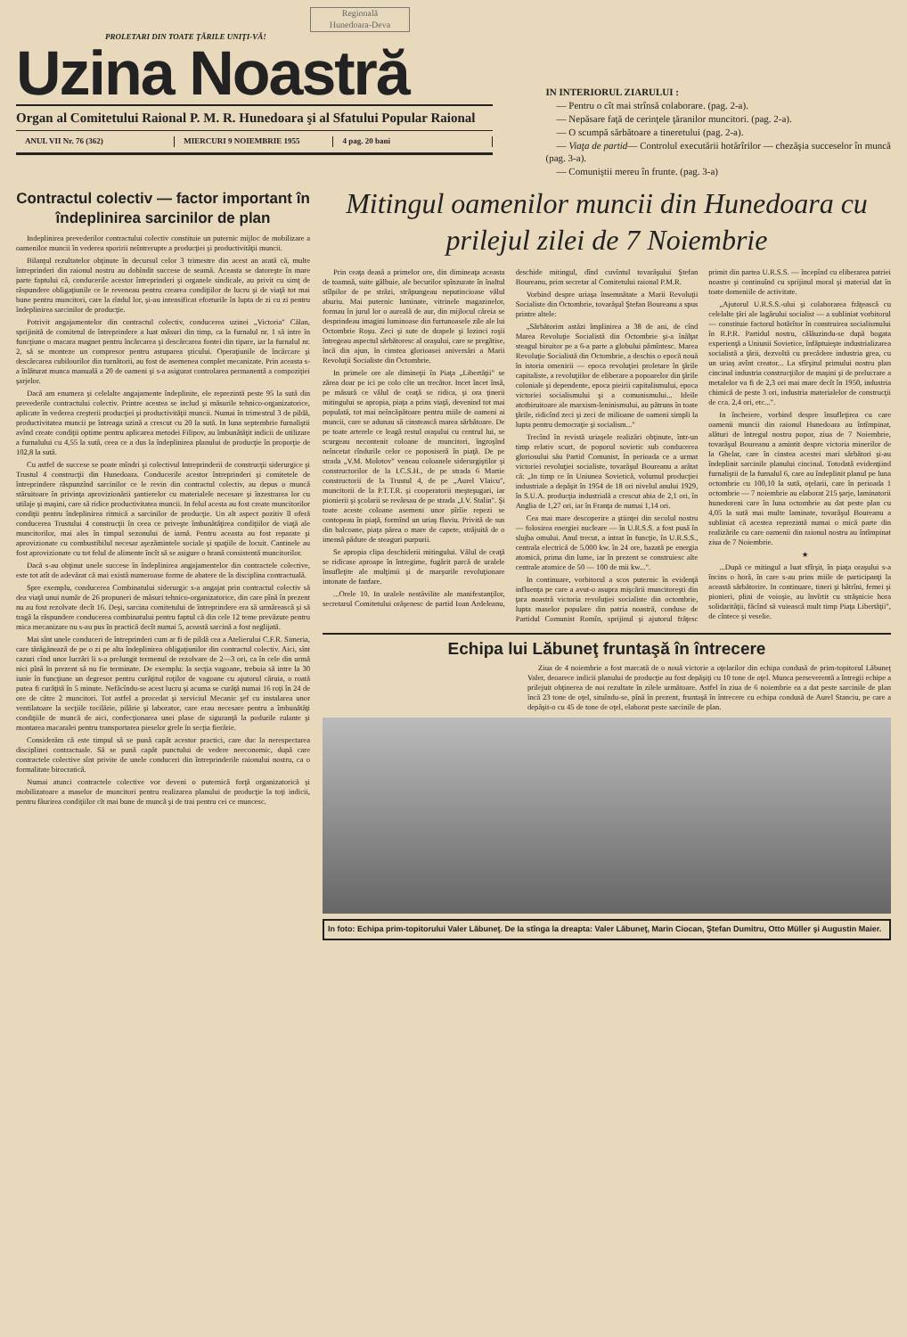Regională
Hunedoara-Deva
PROLETARI DIN TOATE ŢĂRILE UNIŢI-VĂ!
Uzina Noastră
Organ al Comitetului Raional P. M. R. Hunedoara şi al Sfatului Popular Raional
ANUL VII Nr. 76 (362) MIERCURI 9 NOIEMBRIE 1955 4 pag. 20 bani
IN INTERIORUL ZIARULUI :
— Pentru o cît mai strînsă colaborare. (pag. 2-a).
— Nepăsare faţă de cerinţele ţăranilor muncitori. (pag. 2-a).
— O scumpă sărbătoare a tineretului (pag. 2-a).
— Viaţa de partid— Controlul executării hotărîrilor — chezăşia succeselor în muncă (pag. 3-a).
— Comuniştii mereu în frunte. (pag. 3-a)
Contractul colectiv — factor important în îndeplinirea sarcinilor de plan
Indeplinirea prevederilor contractului colectiv constituie un puternic mijloc de mobilizare a oamenilor muncii în vederea sporirii neîntrerupte a producţiei şi productivităţii muncii.
Bilanţul rezultatelor obţinute în decursul celor 3 trimestre din acest an arată că, multe întreprinderi din raionul nostru au dobîndit succese de seamă. Aceasta se datoreşte în mare parte faptului că, conducerile acestor întreprinderi şi organele sindicale, au privit cu simţ de răspundere obligaţiunile ce le reveneau pentru crearea condiţiilor de lucru şi de viaţă tot mai bune pentru muncitori, care la rîndul lor, şi-au intensificat eforturile în lupta de zi cu zi pentru îndeplinirea sarcinilor de producţie.
Potrivit angajamentelor din contractul colectiv, conducerea uzinei „Victoria" Călan, sprijinită de comitetul de întreprindere a luat măsuri din timp, ca la furnalul nr. 1 să intre în funcţiune o macara magnet pentru încărcarea şi descărcarea fontei din tipare, iar la furnalul nr. 2, să se monteze un compresor pentru astuparea şticului. Operaţiunile de încărcare şi descărcarea cubilourilor din turnătorii, au fost de asemenea complet mecanizate. Prin aceasta s-a înlăturat munca manuală a 20 de oameni şi s-a asigurat controlarea permanentă a compoziţiei şarjelor.
Dacă am enumera şi celelalte angajamente îndeplinite, ele reprezintă peste 95 la sută din prevederile contractului colectiv. Printre acestea se includ şi măsurile tehnico-organizatorice, aplicate în vederea creşterii producţiei şi productivităţii muncii. Numai în trimestrul 3 de pildă, productivitatea muncii pe întreaga uzină a crescut cu 20 la sută. In luna septembrie furnaliştii avînd create condiţii optime pentru aplicarea metodei Filipov, au îmbunătăţit indicii de utilizare a furnalului cu 4,55 la sută, ceea ce a dus la îndeplinirea planului de producţie în proporţie de 102,8 la sută.
Cu astfel de succese se poate mîndri şi colectivul Intreprinderii de construcţii siderurgice şi Trustul 4 construcţii din Hunedoara. Conducerile acestor întreprinderi şi comitetele de întreprindere răspunzînd sarcinilor ce le revin din contractul colectiv, au depus o muncă stăruitoare în privinţa aprovizionării şantierelor cu materialele necesare şi înzestrarea lor cu utilaje şi maşini, care să ridice productivitatea muncii. In felul acesta au fost create muncitorilor condiţii pentru îndeplinirea ritmică a sarcinilor de producţie. Un alt aspect pozitiv îl oferă conducerea Trustului 4 construcţii în ceea ce priveşte îmbunătăţirea condiţiilor de viaţă ale muncitorilor, mai ales în timpul sezonului de iarnă. Pentru aceasta au fost reparate şi aprovizionate cu combustibilul necesar aşezămintele sociale şi spaţiile de locuit. Cantinele au fost aprovizionate cu tot felul de alimente încît să se asigure o hrană consistentă muncitorilor.
Dacă s-au obţinut unele succese în îndeplinirea angajamentelor din contractele colective, este tot atît de adevărat că mai există numeroase forme de abatere de la disciplina contractuală.
Spre exemplu, conducerea Combinatului siderurgic s-a angajat prin contractul colectiv să dea viaţă unui număr de 26 propuneri de măsuri tehnico-organizatorice, din care pînă în prezent nu au fost rezolvate decît 16. Deşi, sarcina comitetului de întreprindere era să urmărească şi să tragă la răspundere conducerea combinatului pentru faptul că din cele 12 teme prevăzute pentru mica mecanizare nu s-au pus în practică decît numai 5, această sarcină a fost neglijată.
Mai sînt unele conduceri de întreprinderi cum ar fi de pildă cea a Atelierului C.F.R. Simeria, care tărăgănează de pe o zi pe alta îndeplinirea obligaţiunilor din contractul colectiv. Aici, sînt cazuri cînd unor lucrări li s-a prelungit termenul de rezolvare de 2—3 ori, ca în cele din urmă nici pînă în prezent să nu fie terminate. De exemplu: la secţia vagoane, trebuia să intre la 30 iunie în funcţiune un degresor pentru curăţitul roţilor de vagoane cu ajutorul căruia, o roată putea fi curăţită în 5 minute. Nefăcîndu-se acest lucru şi acuma se curăţă numai 16 roţi în 24 de ore de către 2 muncitori. Tot astfel a procedat şi serviciul Mecanic şef cu instalarea unor ventilatoare la secţiile tocilărie, pilărie şi laborator, care erau necesare pentru a îmbunătăţi condiţiile de muncă de aici, confecţionarea unei plase de siguranţă la podurile rulante şi montarea macaralei pentru transportarea pieselor grele în secţia fierărie.
Considerăm că este timpul să se pună capăt acestor practici, care duc la nerespectarea disciplinei contractuale. Să se pună capăt punctului de vedere neeconomic, după care contractele colective sînt privite de unele conduceri din întreprinderile raionului nostru, ca o formalitate birocratică.
Numai atunci contractele colective vor deveni o puternică forţă organizatorică şi mobilizatoare a maselor de muncitori pentru realizarea planului de producţie la toţi indicii, pentru făurirea condiţiilor cît mai bune de muncă şi de trai pentru cei ce muncesc.
Mitingul oamenilor muncii din Hunedoara cu prilejul zilei de 7 Noiembrie
Prin ceaţa deasă a primelor ore, din dimineaţa aceasta de toamnă, suite gălbuie, ale becurilor spînzurate în înaltul stîlpilor de pe străzi, străpungeau neputincioase vălul aburiu. Mai puternic luminate, vitrinele magazinelor, formau în jurul lor o aureală de aur, din mijlocul căreia se desprindeau imagini luminoase din furtunoasele zile ale lui Octombrie Roşu. Zeci şi sute de drapele şi lozinci roşii întregeau aspectul sărbătoresc al oraşului, care se pregătise, încă din ajun, în cinstea glorioasei aniversări a Marii Revoluţii Socialiste din Octombrie.
In primele ore ale dimineţii în Piaţa „Libertăţii" se zărea doar pe ici pe colo cîte un trecător. Incet încet însă, pe măsură ce vălul de ceaţă se ridica, şi ora ţinerii mitingului se apropia, piaţa a prins viaţă, devenind tot mai populată, tot mai neîncăpătoare pentru miile de oameni ai muncii, care se adunau să cinstească marea sărbătoare. De pe toate arterele ce leagă restul oraşului cu centrul lui, se scurgeau necontenit coloane de muncitori, îngroşînd neîncetat rîndurile celor ce poposiseră în piaţă. De pe strada „V.M. Molotov" veneau coloanele siderurgiştilor şi constructorilor de la I.C.S.H., de pe strada 6 Martie constructorii de la Trustul 4, de pe „Aurel Vlaicu", muncitorii de la P.T.T.R. şi cooperatorii meşteşugari, iar pionierii şi şcolarii se revărsau de pe strada „I.V. Stalin". Şi toate aceste coloane asemeni unor pîrîie repezi se contopeau în piaţă, formînd un uriaş fluviu. Privită de sus din balcoane, piaţa părea o mare de capete, străjuită de o imensă pădure de steaguri purpurii.
Se apropia clipa deschiderii mitingului. Vălul de ceaţă se ridicase aproape în întregime, fugărit parcă de uralele însufleţite ale mulţimii şi de marşurile revoluţionare intonate de fanfare.
...Orele 10. In uralele nestăvilite ale manifestanţilor, secretarul Comitetului orăşenesc de partid Ioan Ardeleanu, deschide mitingul, dînd cuvîntul tovarăşului Ştefan Boureanu, prim secretar al Comitetului raional P.M.R.
Vorbind despre uriaşa însemnătate a Marii Revoluţii Socialiste din Octombrie, tovarăşul Ştefan Boureanu a spus printre altele:
„Sărbătorim astăzi împlinirea a 38 de ani, de cînd Marea Revoluţie Socialistă din Octombrie şi-a înălţat steagul biruitor pe a 6-a parte a globului pămîntesc. Marea Revoluţie Socialistă din Octombrie, a deschis o epocă nouă în istoria omenirii — epoca revoluţiei proletare în ţările capitaliste, a revoluţiilor de eliberare a popoarelor din ţările coloniale şi dependente, epoca pieirii capitalismului, epoca victoriei socialismului şi a comunismului... Ideile atotbiruitoare ale marxism-leninismului, au pătruns în toate ţările, ridicînd zeci şi zeci de milioane de oameni simpli la lupta pentru democraţie şi socialism..."
Trecînd în revistă uriaşele realizări obţinute, într-un timp relativ scurt, de poporul sovietic sub conducerea gloriosului său Partid Comunist, în perioada ce a urmat victoriei revoluţiei socialiste, tovarăşul Boureanu a arătat că: „In timp ce în Uniunea Sovietică, volumul producţiei industriale a depăşit în 1954 de 18 ori nivelul anului 1929, în S.U.A. producţia industrială a crescut abia de 2,1 ori, în Anglia de 1,27 ori, iar în Franţa de numai 1,14 ori.
Cea mai mare descoperire a ştiinţei din secolul nostru — folosirea energiei nucleare — în U.R.S.S. a fost pusă în slujba omului. Anul trecut, a intrat în funcţie, în U.R.S.S., centrala electrică de 5.000 kw. în 24 ore, bazată pe energia atomică, prima din lume, iar în prezent se construiesc alte centrale atomice de 50 — 100 de mii kw...".
In continuare, vorbitorul a scos puternic în evidenţă influenţa pe care a avut-o asupra mişcării muncitoreşti din ţara noastră victoria revoluţiei socialiste din octombrie, lupta maselor populare din patria noastră, conduse de Partidul Comunist Romîn, sprijinul şi ajutorul frăţesc primit din partea U.R.S.S. — începînd cu eliberarea patriei noastre şi continuînd cu sprijinul moral şi material dat în toate domeniile de activitate.
„Ajutorul U.R.S.S.-ului şi colaborarea frăţească cu celelalte ţări ale lagărului socialist — a subliniat vorbitorul — constituie factorul hotărîtor în construirea socialismului în R.P.R. Partidul nostru, călăuzindu-se după bogata experienţă a Uniunii Sovietice, înfăptuieşte industrializarea socialistă a ţării, dezvoltă cu precădere industria grea, cu un uriaş avînt creator... La sfîrşitul primului nostru plan cincinal industria construcţiilor de maşini şi de prelucrare a metalelor va fi de 2,3 ori mai mare decît în 1950, industria chimică de peste 3 ori, industria materialelor de construcţii de cca. 2,4 ori, etc...".
In încheiere, vorbind despre însufleţirea cu care oamenii muncii din raionul Hunedoara au întîmpinat, alături de întregul nostru popor, ziua de 7 Noiembrie, tovarăşul Boureanu a amintit despre victoria minerilor de la Ghelar, care în cinstea acestei mari sărbători şi-au îndeplinit sarcinile planului cincinal. Totodată evidenţiind furnaliştii de la furnalul 6, care au îndeplinit planul pe luna octombrie cu 100,10 la sută, oţelarii, care în perioada 1 octombrie — 7 noiembrie au elaborat 215 şarje, laminatorii hunedoreni care în luna octombrie au dat peste plan cu 4,05 la sută mai multe laminate, tovarăşul Boureanu a subliniat că acestea reprezintă numai o mică parte din realizările cu care oamenii din raionul nostru au întîmpinat ziua de 7 Noiembrie.
★
...După ce mitingul a luat sfîrşit, în piaţa oraşului s-a încins o horă, în care s-au prins miile de participanţi la această sărbătorire. In continuare, tineri şi bătrîni, femei şi pionieri, plini de voioşie, au învîrtit cu străşnicie hora solidarităţii, făcînd să vuiească mult timp Piaţa Libertăţii", de cîntece şi veselie.
Echipa lui Lăbuneţ fruntaşă în întrecere
Ziua de 4 noiembrie a fost marcată de o nouă victorie a oţelarilor din echipa condusă de prim-topitorul Lăbuneţ Valer, deoarece indicii planului de producţie au fost depăşiţi cu 10 tone de oţel. Munca perseverentă a întregii echipe a prilejuit obţinerea de noi rezultate în zilele următoare. Astfel în ziua de 6 noiembrie ea a dat peste sarcinile de plan încă 23 tone de oţel, situîndu-se, pînă în prezent, fruntaşă în întrecere cu echipa condusă de Aurel Stanciu, pe care a depăşit-o cu 45 de tone de oţel, elaborat peste sarcinile de plan.
In foto: Echipa prim-topitorului Valer Lăbuneţ. De la stînga la dreapta: Valer Lăbuneţ, Marin Ciocan, Ştefan Dumitru, Otto Müller şi Augustin Maier.